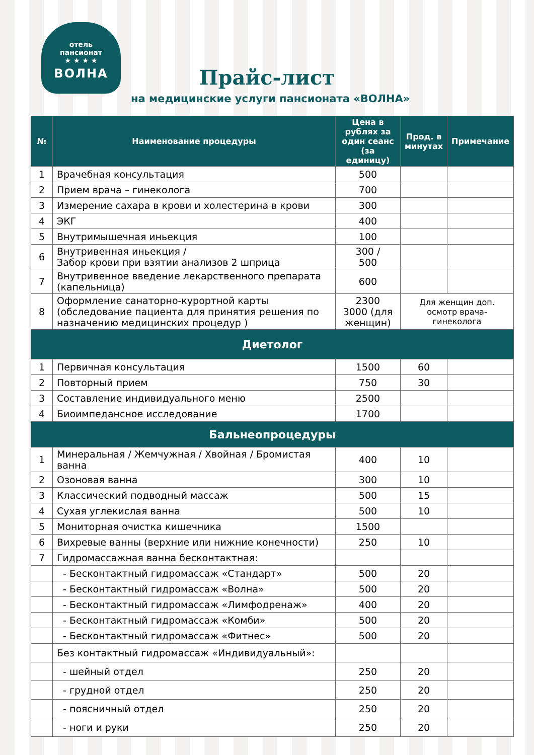отель
пансионат
★ ★ ★ ★
ВОЛНА
Прайс-лист
на медицинские услуги пансионата «ВОЛНА»
| № | Наименование процедуры | Цена в рублях за один сеанс (за единицу) | Прод. в минутах | Примечание |
| --- | --- | --- | --- | --- |
| 1 | Врачебная консультация | 500 | | |
| 2 | Прием врача – гинеколога | 700 | | |
| 3 | Измерение сахара в крови и холестерина в крови | 300 | | |
| 4 | ЭКГ | 400 | | |
| 5 | Внутримышечная иньекция | 100 | | |
| 6 | Внутривенная иньекция / Забор крови при взятии анализов 2 шприца | 300 / 500 | | |
| 7 | Внутривенное введение лекарственного препарата (капельница) | 600 | | |
| 8 | Оформление санаторно-курортной карты (обследование пациента для принятия решения по назначению медицинских процедур ) | 2300 3000 (для женщин) | Для женщин доп. осмотр врача-гинеколога | |
| Диетолог | | | | |
| 1 | Первичная консультация | 1500 | 60 | |
| 2 | Повторный прием | 750 | 30 | |
| 3 | Составление индивидуального меню | 2500 | | |
| 4 | Биоимпедансное исследование | 1700 | | |
| Бальнеопроцедуры | | | | |
| 1 | Минеральная / Жемчужная / Хвойная / Бромистая ванна | 400 | 10 | |
| 2 | Озоновая ванна | 300 | 10 | |
| 3 | Классический подводный массаж | 500 | 15 | |
| 4 | Сухая углекислая ванна | 500 | 10 | |
| 5 | Мониторная очистка кишечника | 1500 | | |
| 6 | Вихревые ванны (верхние или нижние конечности) | 250 | 10 | |
| 7 | Гидромассажная ванна бесконтактная: | | | |
| | - Бесконтактный гидромассаж «Стандарт» | 500 | 20 | |
| | - Бесконтактный гидромассаж «Волна» | 500 | 20 | |
| | - Бесконтактный гидромассаж «Лимфодренаж» | 400 | 20 | |
| | - Бесконтактный гидромассаж «Комби» | 500 | 20 | |
| | - Бесконтактный гидромассаж «Фитнес» | 500 | 20 | |
| | Без контактный гидромассаж «Индивидуальный»: | | | |
| | - шейный отдел | 250 | 20 | |
| | - грудной отдел | 250 | 20 | |
| | - поясничный отдел | 250 | 20 | |
| | - ноги и руки | 250 | 20 | |